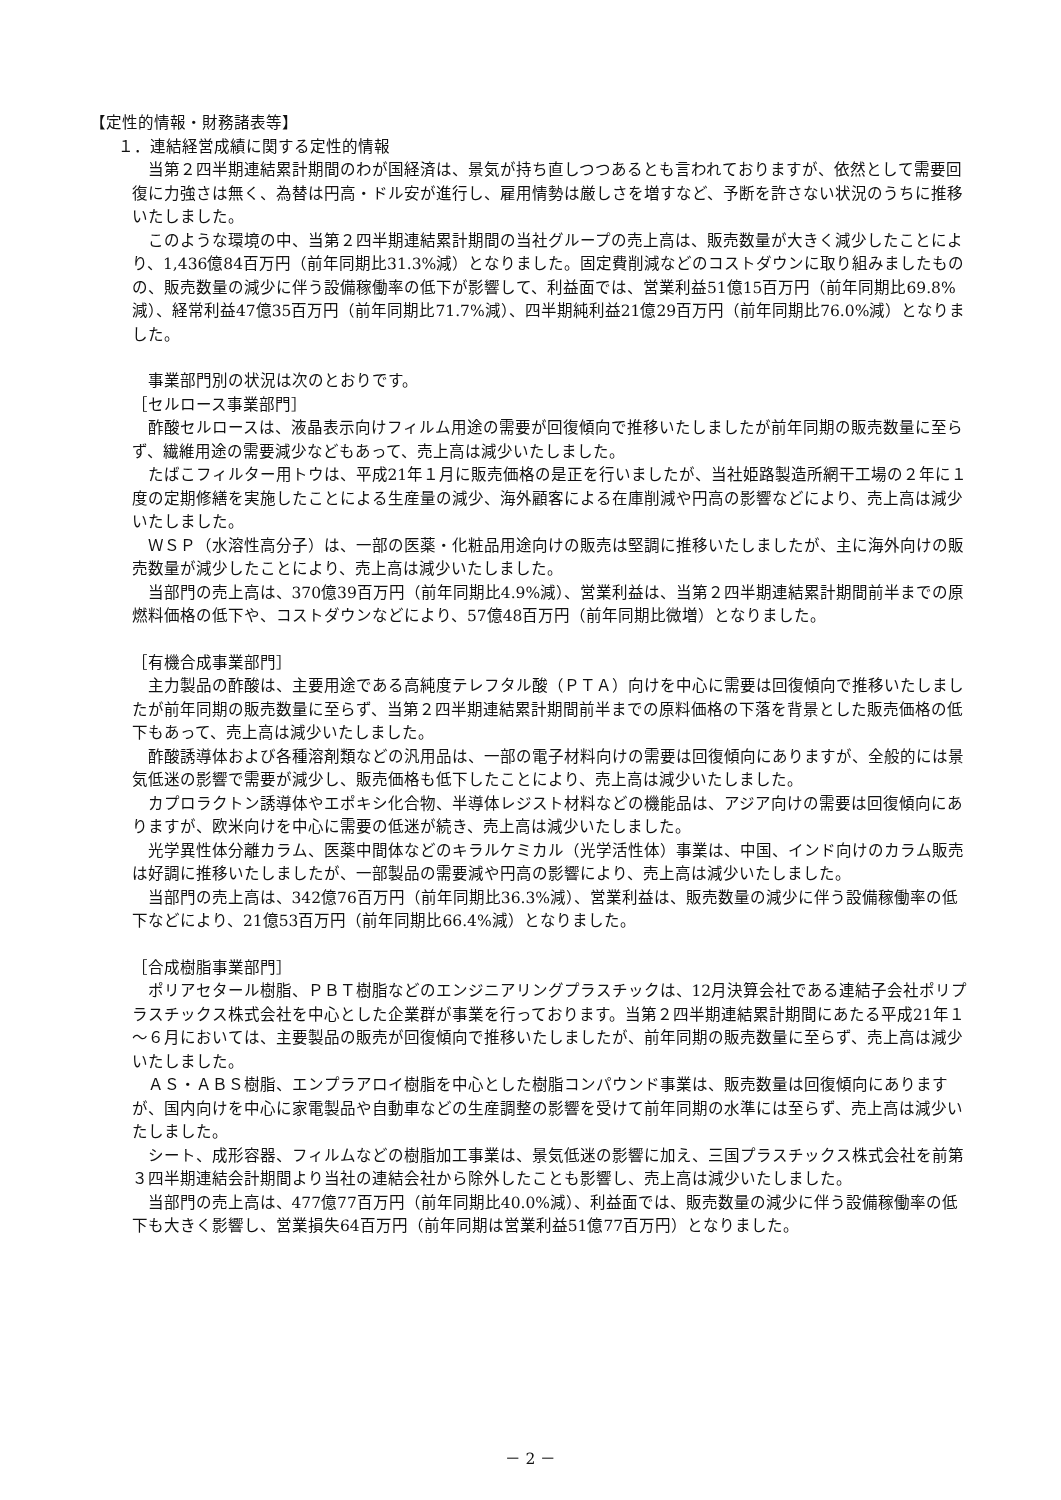【定性的情報・財務諸表等】
１．連結経営成績に関する定性的情報
当第２四半期連結累計期間のわが国経済は、景気が持ち直しつつあるとも言われておりますが、依然として需要回復に力強さは無く、為替は円高・ドル安が進行し、雇用情勢は厳しさを増すなど、予断を許さない状況のうちに推移いたしました。
このような環境の中、当第２四半期連結累計期間の当社グループの売上高は、販売数量が大きく減少したことにより、1,436億84百万円（前年同期比31.3%減）となりました。固定費削減などのコストダウンに取り組みましたものの、販売数量の減少に伴う設備稼働率の低下が影響して、利益面では、営業利益51億15百万円（前年同期比69.8%減）、経常利益47億35百万円（前年同期比71.7%減）、四半期純利益21億29百万円（前年同期比76.0%減）となりました。
事業部門別の状況は次のとおりです。
［セルロース事業部門］
酢酸セルロースは、液晶表示向けフィルム用途の需要が回復傾向で推移いたしましたが前年同期の販売数量に至らず、繊維用途の需要減少などもあって、売上高は減少いたしました。
たばこフィルター用トウは、平成21年１月に販売価格の是正を行いましたが、当社姫路製造所網干工場の２年に１度の定期修繕を実施したことによる生産量の減少、海外顧客による在庫削減や円高の影響などにより、売上高は減少いたしました。
ＷＳＰ（水溶性高分子）は、一部の医薬・化粧品用途向けの販売は堅調に推移いたしましたが、主に海外向けの販売数量が減少したことにより、売上高は減少いたしました。
当部門の売上高は、370億39百万円（前年同期比4.9%減）、営業利益は、当第２四半期連結累計期間前半までの原燃料価格の低下や、コストダウンなどにより、57億48百万円（前年同期比微増）となりました。
［有機合成事業部門］
主力製品の酢酸は、主要用途である高純度テレフタル酸（ＰＴＡ）向けを中心に需要は回復傾向で推移いたしましたが前年同期の販売数量に至らず、当第２四半期連結累計期間前半までの原料価格の下落を背景とした販売価格の低下もあって、売上高は減少いたしました。
酢酸誘導体および各種溶剤類などの汎用品は、一部の電子材料向けの需要は回復傾向にありますが、全般的には景気低迷の影響で需要が減少し、販売価格も低下したことにより、売上高は減少いたしました。
カプロラクトン誘導体やエポキシ化合物、半導体レジスト材料などの機能品は、アジア向けの需要は回復傾向にありますが、欧米向けを中心に需要の低迷が続き、売上高は減少いたしました。
光学異性体分離カラム、医薬中間体などのキラルケミカル（光学活性体）事業は、中国、インド向けのカラム販売は好調に推移いたしましたが、一部製品の需要減や円高の影響により、売上高は減少いたしました。
当部門の売上高は、342億76百万円（前年同期比36.3%減）、営業利益は、販売数量の減少に伴う設備稼働率の低下などにより、21億53百万円（前年同期比66.4%減）となりました。
［合成樹脂事業部門］
ポリアセタール樹脂、ＰＢＴ樹脂などのエンジニアリングプラスチックは、12月決算会社である連結子会社ポリプラスチックス株式会社を中心とした企業群が事業を行っております。当第２四半期連結累計期間にあたる平成21年１～６月においては、主要製品の販売が回復傾向で推移いたしましたが、前年同期の販売数量に至らず、売上高は減少いたしました。
ＡＳ・ＡＢＳ樹脂、エンプラアロイ樹脂を中心とした樹脂コンパウンド事業は、販売数量は回復傾向にありますが、国内向けを中心に家電製品や自動車などの生産調整の影響を受けて前年同期の水準には至らず、売上高は減少いたしました。
シート、成形容器、フィルムなどの樹脂加工事業は、景気低迷の影響に加え、三国プラスチックス株式会社を前第３四半期連結会計期間より当社の連結会社から除外したことも影響し、売上高は減少いたしました。
当部門の売上高は、477億77百万円（前年同期比40.0%減）、利益面では、販売数量の減少に伴う設備稼働率の低下も大きく影響し、営業損失64百万円（前年同期は営業利益51億77百万円）となりました。
－ 2 －